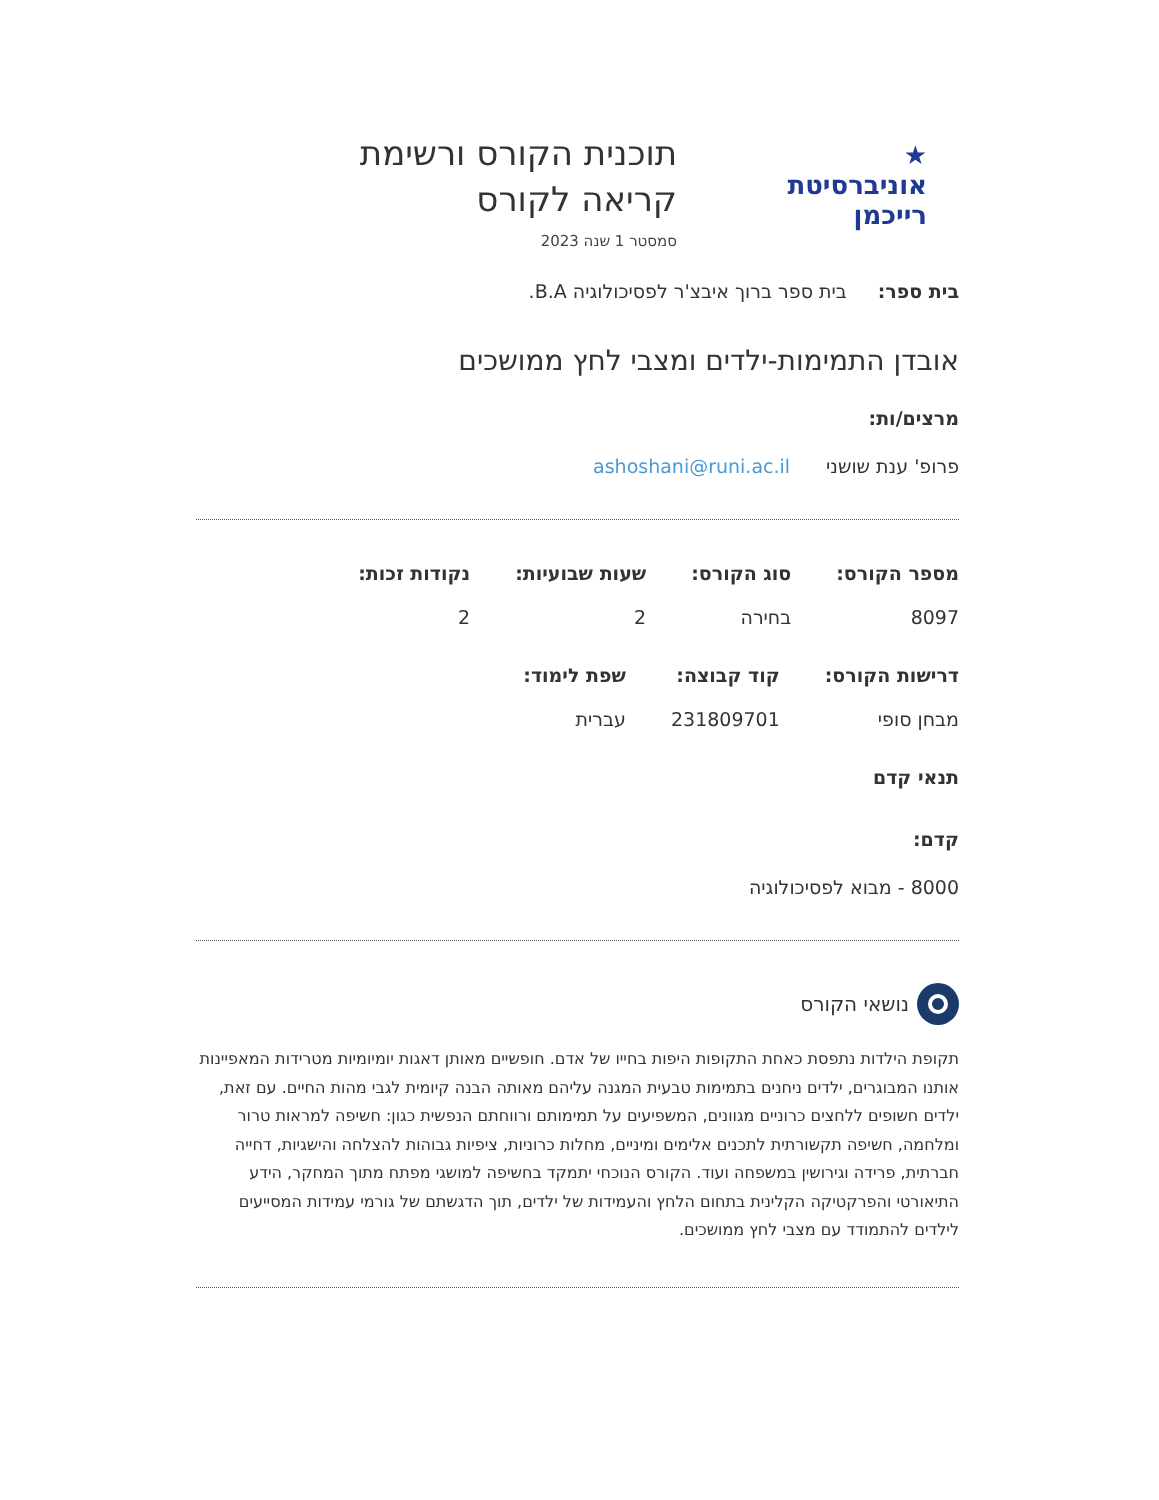★
אוניברסיטת
רייכמן
תוכנית הקורס ורשימת
קריאה לקורס
סמסטר 1 שנה 2023
בית ספר: בית ספר ברוך איבצ'ר לפסיכולוגיה B.A.
אובדן התמימות-ילדים ומצבי לחץ ממושכים
מרצים/ות:
פרופ' ענת שושני ashoshani@runi.ac.il
מספר הקורס:
8097
סוג הקורס:
בחירה
שעות שבועיות:
2
נקודות זכות:
2
דרישות הקורס:
מבחן סופי
קוד קבוצה:
231809701
שפת לימוד:
עברית
תנאי קדם
קדם:
8000 - מבוא לפסיכולוגיה
נושאי הקורס
תקופת הילדות נתפסת כאחת התקופות היפות בחייו של אדם. חופשיים מאותן דאגות יומיומיות מטרידות המאפיינות אותנו המבוגרים, ילדים ניחנים בתמימות טבעית המגנה עליהם מאותה הבנה קיומית לגבי מהות החיים. עם זאת, ילדים חשופים ללחצים כרוניים מגוונים, המשפיעים על תמימותם ורווחתם הנפשית כגון: חשיפה למראות טרור ומלחמה, חשיפה תקשורתית לתכנים אלימים ומיניים, מחלות כרוניות, ציפיות גבוהות להצלחה והישגיות, דחייה חברתית, פרידה וגירושין במשפחה ועוד. הקורס הנוכחי יתמקד בחשיפה למושגי מפתח מתוך המחקר, הידע התיאורטי והפרקטיקה הקלינית בתחום הלחץ והעמידות של ילדים, תוך הדגשתם של גורמי עמידות המסייעים לילדים להתמודד עם מצבי לחץ ממושכים.